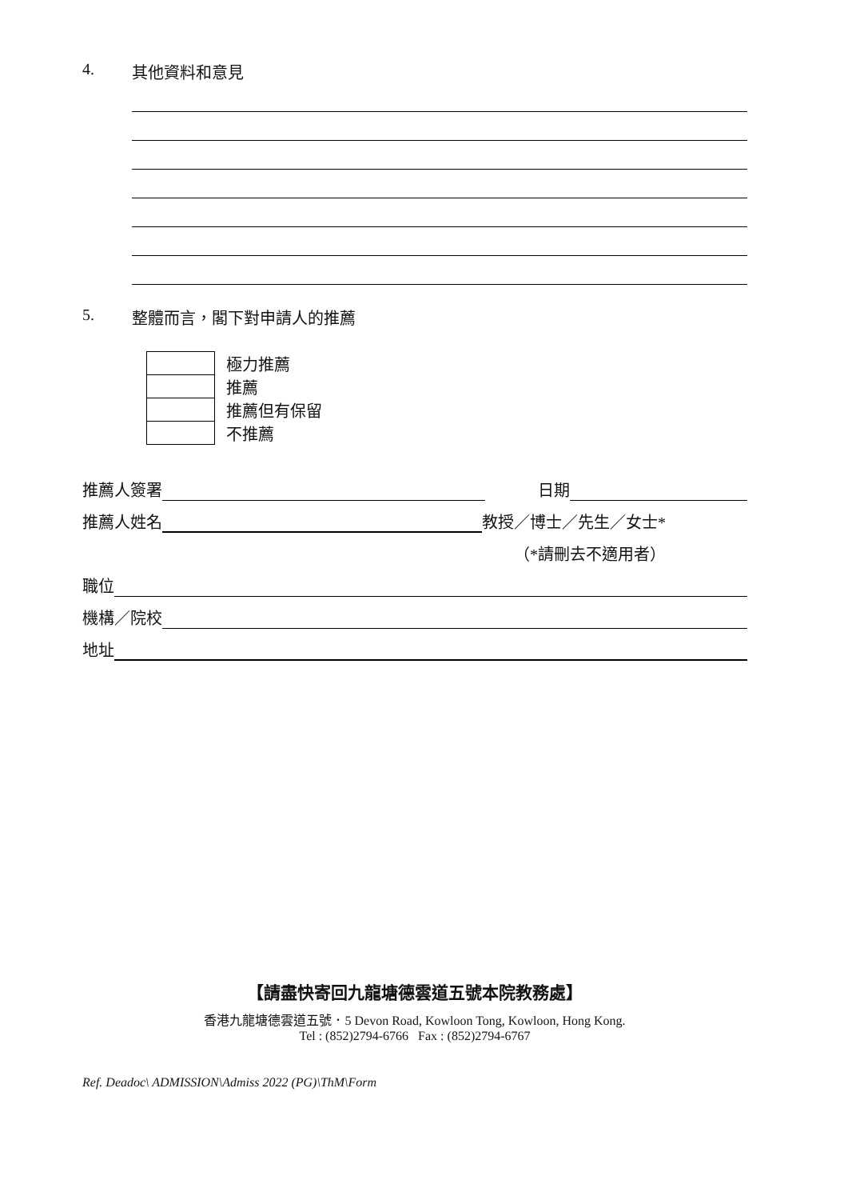4. 其他資料和意見
5. 整體而言，閣下對申請人的推薦
| | 極力推薦 |
| | 推薦 |
| | 推薦但有保留 |
| | 不推薦 |
推薦人簽署 日期
推薦人姓名 教授／博士／先生／女士*
（*請刪去不適用者）
職位
機構／院校
地址
【請盡快寄回九龍塘德雲道五號本院教務處】
香港九龍塘德雲道五號．5 Devon Road, Kowloon Tong, Kowloon, Hong Kong.
Tel : (852)2794-6766 Fax : (852)2794-6767
Ref. Deadoc\ ADMISSION\Admiss 2022 (PG)\ThM\Form